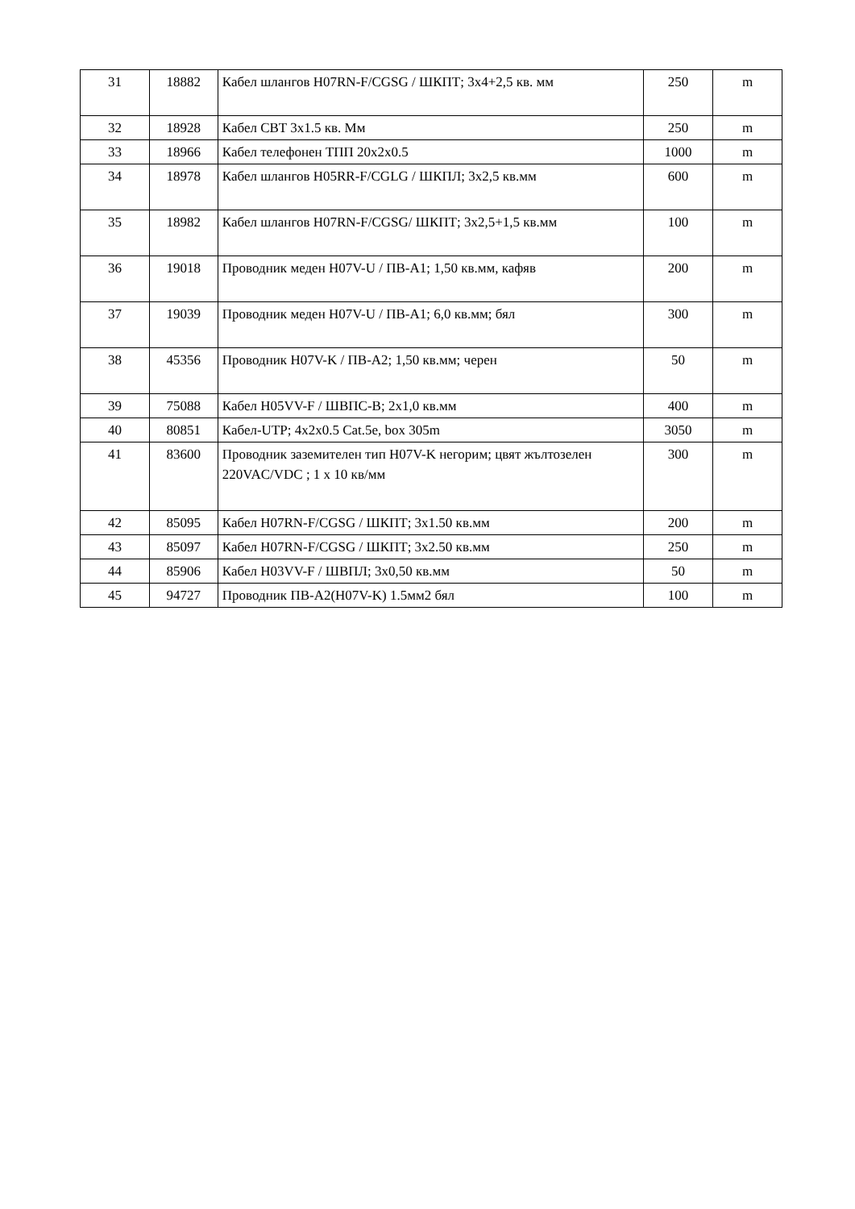| 31 | 18882 | Кабел шлангов H07RN-F/CGSG / ШКПТ; 3x4+2,5 кв. мм | 250 | m |
| 32 | 18928 | Кабел СВТ 3х1.5 кв. Мм | 250 | m |
| 33 | 18966 | Кабел телефонен ТПП 20x2x0.5 | 1000 | m |
| 34 | 18978 | Кабел шлангов H05RR-F/CGLG / ШКПЛ; 3x2,5 кв.мм | 600 | m |
| 35 | 18982 | Кабел шлангов H07RN-F/CGSG/ ШКПТ; 3x2,5+1,5 кв.мм | 100 | m |
| 36 | 19018 | Проводник меден H07V-U / ПВ-А1; 1,50 кв.мм, кафяв | 200 | m |
| 37 | 19039 | Проводник меден H07V-U / ПВ-А1; 6,0 кв.мм; бял | 300 | m |
| 38 | 45356 | Проводник H07V-K / ПВ-А2; 1,50 кв.мм; черен | 50 | m |
| 39 | 75088 | Кабел H05VV-F / ШВПС-В; 2x1,0 кв.мм | 400 | m |
| 40 | 80851 | Кабел-UTP; 4x2x0.5 Cat.5e, box 305m | 3050 | m |
| 41 | 83600 | Проводник заземителен тип H07V-K негорим; цвят жълтозелен 220VAC/VDC ; 1 x 10 кв/мм | 300 | m |
| 42 | 85095 | Кабел H07RN-F/CGSG / ШКПТ; 3x1.50 кв.мм | 200 | m |
| 43 | 85097 | Кабел H07RN-F/CGSG / ШКПТ; 3x2.50 кв.мм | 250 | m |
| 44 | 85906 | Кабел H03VV-F / ШВПЛ; 3x0,50 кв.мм | 50 | m |
| 45 | 94727 | Проводник ПВ-А2(H07V-K) 1.5мм2 бял | 100 | m |